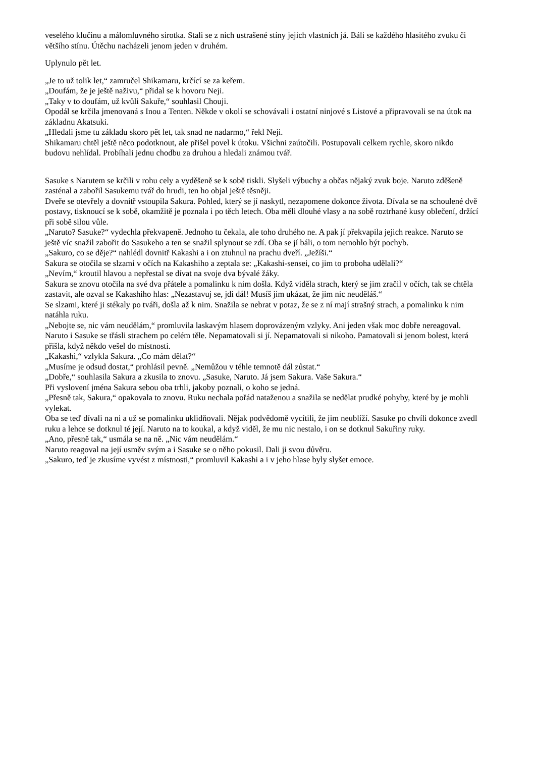veselého klučinu a málomluvného sirotka. Stali se z nich ustrašené stíny jejich vlastních já. Báli se každého hlasitého zvuku či většího stínu. Útěchu nacházeli jenom jeden v druhém.
Uplynulo pět let.
„Je to už tolik let,“ zamručel Shikamaru, krčící se za keřem.
„Doufám, že je ještě naživu,“ přidal se k hovoru Neji.
„Taky v to doufám, už kvůli Sakuře,“ souhlasil Chouji.
Opodál se krčila jmenovaná s Inou a Tenten. Někde v okolí se schovávali i ostatní ninjové s Listové a připravovali se na útok na základnu Akatsuki.
„Hledali jsme tu základu skoro pět let, tak snad ne nadarmo,“ řekl Neji.
Shikamaru chtěl ještě něco podotknout, ale přišel povel k útoku. Všichni zaútočili. Postupovali celkem rychle, skoro nikdo budovu nehlídal. Probíhali jednu chodbu za druhou a hledali známou tvář.
Sasuke s Narutem se krčili v rohu cely a vyděšeně se k sobě tiskli. Slyšeli výbuchy a občas nějaký zvuk boje. Naruto zděšeně zasténal a zabořil Sasukemu tvář do hrudi, ten ho objal ještě těsněji.
Dveře se otevřely a dovnitř vstoupila Sakura. Pohled, který se jí naskytl, nezapomene dokonce života. Dívala se na schoulené dvě postavy, tisknoucí se k sobě, okamžitě je poznala i po těch letech. Oba měli dlouhé vlasy a na sobě roztrhané kusy oblečení, držící při sobě silou vůle.
„Naruto? Sasuke?“ vydechla překvapeně. Jednoho tu čekala, ale toho druhého ne. A pak jí překvapila jejich reakce. Naruto se ještě víc snažil zabořit do Sasukeho a ten se snažil splynout se zdí. Oba se jí báli, o tom nemohlo být pochyb.
„Sakuro, co se děje?“ nahlédl dovnitř Kakashi a i on ztuhnul na prachu dveří. „Ježíši.“
Sakura se otočila se slzami v očích na Kakashiho a zeptala se: „Kakashi-sensei, co jim to proboha udělali?“
„Nevím,“ kroutil hlavou a nepřestal se dívat na svoje dva bývalé žáky.
Sakura se znovu otočila na své dva přátele a pomalinku k nim došla. Když viděla strach, který se jim zračil v očích, tak se chtěla zastavit, ale ozval se Kakashiho hlas: „Nezastavuj se, jdi dál! Musíš jim ukázat, že jim nic neuděláš.“
Se slzami, které ji stékaly po tváři, došla až k nim. Snažila se nebrat v potaz, že se z ní mají strašný strach, a pomalinku k nim natáhla ruku.
„Nebojte se, nic vám neudělám,“ promluvila laskavým hlasem doprovázeným vzlyky. Ani jeden však moc dobře nereagoval. Naruto i Sasuke se třásli strachem po celém těle. Nepamatovali si jí. Nepamatovali si nikoho. Pamatovali si jenom bolest, která přišla, když někdo vešel do místnosti.
„Kakashi,“ vzlykla Sakura. „Co mám dělat?“
„Musíme je odsud dostat,“ prohlásil pevně. „Nemůžou v téhle temnotě dál zůstat.“
„Dobře,“ souhlasila Sakura a zkusila to znovu. „Sasuke, Naruto. Já jsem Sakura. Vaše Sakura.“
Při vyslovení jména Sakura sebou oba trhli, jakoby poznali, o koho se jedná.
„Přesně tak, Sakura,“ opakovala to znovu. Ruku nechala pořád nataženou a snažila se nedělat prudké pohyby, které by je mohli vylekat.
Oba se teď dívali na ni a už se pomalinku uklidňovali. Nějak podvědomě vycítili, že jim neublíží. Sasuke po chvíli dokonce zvedl ruku a lehce se dotknul té její. Naruto na to koukal, a když viděl, že mu nic nestalo, i on se dotknul Sakuřiny ruky.
„Ano, přesně tak,“ usmála se na ně. „Nic vám neudělám.“
Naruto reagoval na její usměv svým a i Sasuke se o něho pokusil. Dali ji svou důvěru.
„Sakuro, teď je zkusíme vyvést z místnosti,“ promluvil Kakashi a i v jeho hlase byly slyšet emoce.